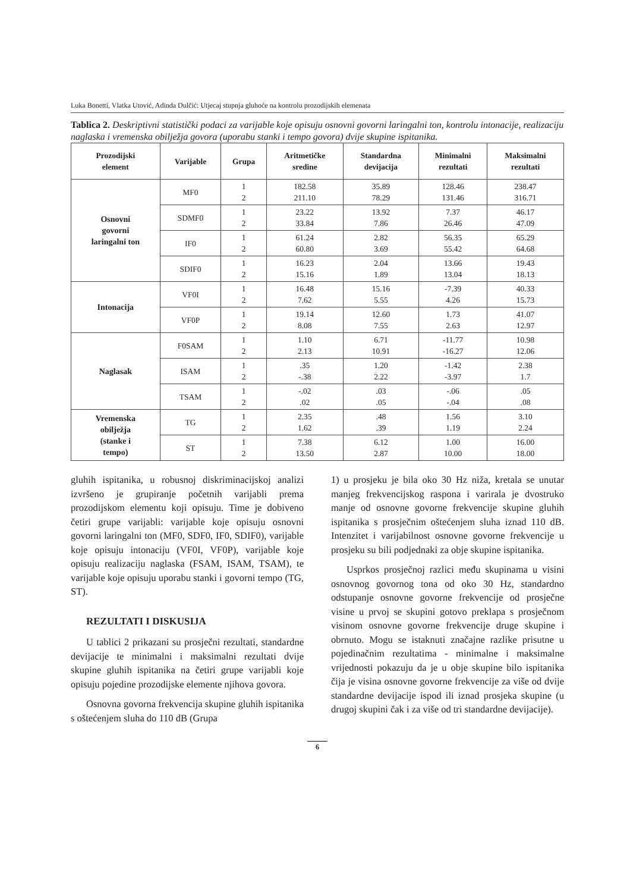Luka Bonetti, Vlatka Utović, Adinda Dulčić: Utjecaj stupnja gluhoće na kontrolu prozodijskih elemenata
Tablica 2. Deskriptivni statistički podaci za varijable koje opisuju osnovni govorni laringalni ton, kontrolu intonacije, realizaciju naglaska i vremenska obilježja govora (uporabu stanki i tempo govora) dvije skupine ispitanika.
| Prozodijski element | Varijable | Grupa | Aritmetičke sredine | Standardna devijacija | Minimalni rezultati | Maksimalni rezultati |
| --- | --- | --- | --- | --- | --- | --- |
| Osnovni govorni laringalni ton | MF0 | 1 2 | 182.58 211.10 | 35.89 78.29 | 128.46 131.46 | 238.47 316.71 |
| | SDMF0 | 1 2 | 23.22 33.84 | 13.92 7.86 | 7.37 26.46 | 46.17 47.09 |
| | IF0 | 1 2 | 61.24 60.80 | 2.82 3.69 | 56.35 55.42 | 65.29 64.68 |
| | SDIF0 | 1 2 | 16.23 15.16 | 2.04 1.89 | 13.66 13.04 | 19.43 18.13 |
| Intonacija | VF0I | 1 2 | 16.48 7.62 | 15.16 5.55 | -7.39 4.26 | 40.33 15.73 |
| | VF0P | 1 2 | 19.14 8.08 | 12.60 7.55 | 1.73 2.63 | 41.07 12.97 |
| Naglasak | F0SAM | 1 2 | 1.10 2.13 | 6.71 10.91 | -11.77 -16.27 | 10.98 12.06 |
| | ISAM | 1 2 | .35 -.38 | 1.20 2.22 | -1.42 -3.97 | 2.38 1.7 |
| | TSAM | 1 2 | -.02 .02 | .03 .05 | -.06 -.04 | .05 .08 |
| Vremenska obilježja (stanke i tempo) | TG | 1 2 | 2.35 1.62 | .48 .39 | 1.56 1.19 | 3.10 2.24 |
| | ST | 1 2 | 7.38 13.50 | 6.12 2.87 | 1.00 10.00 | 16.00 18.00 |
gluhih ispitanika, u robusnoj diskriminacijskoj analizi izvršeno je grupiranje početnih varijabli prema prozodijskom elementu koji opisuju. Time je dobiveno četiri grupe varijabli: varijable koje opisuju osnovni govorni laringalni ton (MF0, SDF0, IF0, SDIF0), varijable koje opisuju intonaciju (VF0I, VF0P), varijable koje opisuju realizaciju naglaska (FSAM, ISAM, TSAM), te varijable koje opisuju uporabu stanki i govorni tempo (TG, ST).
REZULTATI I DISKUSIJA
U tablici 2 prikazani su prosječni rezultati, standardne devijacije te minimalni i maksimalni rezultati dvije skupine gluhih ispitanika na četiri grupe varijabli koje opisuju pojedine prozodijske elemente njihova govora.
Osnovna govorna frekvencija skupine gluhih ispitanika s oštećenjem sluha do 110 dB (Grupa
1) u prosjeku je bila oko 30 Hz niža, kretala se unutar manjeg frekvencijskog raspona i varirala je dvostruko manje od osnovne govorne frekvencije skupine gluhih ispitanika s prosječnim oštećenjem sluha iznad 110 dB. Intenzitet i varijabilnost osnovne govorne frekvencije u prosjeku su bili podjednaki za obje skupine ispitanika.
Usprkos prosječnoj razlici među skupinama u visini osnovnog govornog tona od oko 30 Hz, standardno odstupanje osnovne govorne frekvencije od prosječne visine u prvoj se skupini gotovo preklapa s prosječnom visinom osnovne govorne frekvencije druge skupine i obrnuto. Mogu se istaknuti značajne razlike prisutne u pojedinačnim rezultatima - minimalne i maksimalne vrijednosti pokazuju da je u obje skupine bilo ispitanika čija je visina osnovne govorne frekvencije za više od dvije standardne devijacije ispod ili iznad prosjeka skupine (u drugoj skupini čak i za više od tri standardne devijacije).
6